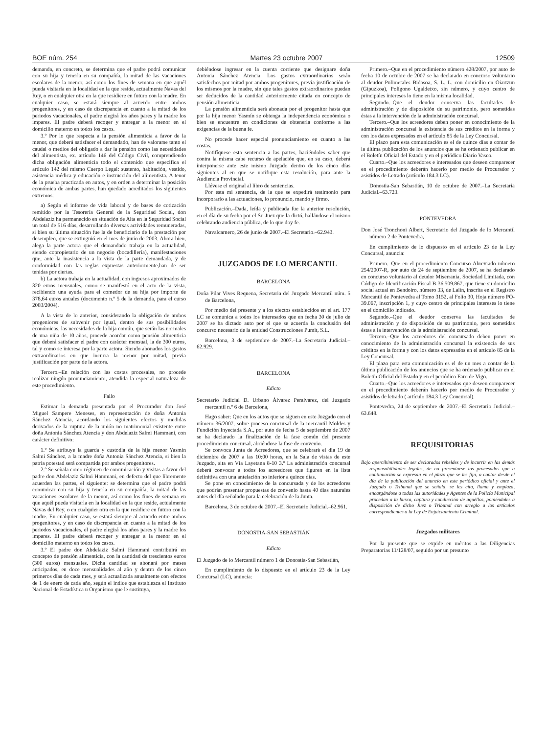BOE núm. 254 Martes 23 octubre 2007 12509
demanda, en concreto, se determina que el padre podrá comunicar con su hija y tenerla en su compañía, la mitad de las vacaciones escolares de la menor, así como los fines de semana en que aquél pueda visitarla en la localidad en la que reside, actualmente Navas del Rey, o en cualquier otra en la que residiere en futuro con la madre. En cualquier caso, se estará siempre al acuerdo entre ambos progenitores, y en caso de discrepancia en cuanto a la mitad de los periodos vacacionales, el padre elegirá los años pares y la madre los impares. El padre deberá recoger y entregar a la menor en el domicilio materno en todos los casos.
3.º Por lo que respecta a la pensión alimenticia a favor de la menor, que deberá satisfacer el demandado, han de valorarse tanto el caudal o medios del obligado a dar la pensión como las necesidades del alimentista, ex. artículo 146 del Código Civil, comprendiendo dicha obligación alimenticia todo el contenido que especifica el artículo 142 del mismo Cuerpo Legal: sustento, habitación, vestido, asistencia médica y educación e instrucción del alimentista. A tenor de la prueba practicada en autos, y en orden a determinar la posición económica de ambas partes, han quedado acreditados los siguientes extremos:
a) Según el informe de vida laboral y de bases de cotización remitido por la Tesorería General de la Seguridad Social, don Abdelaziz ha permanecido en situación de Alta en la Seguridad Social un total de 516 días, desarrollando diversas actividades remuneradas, si bien su última situación fue la de beneficiario de la prestación por desempleo, que se extinguió en el mes de junio de 2003. Ahora bien, alega la parte actora que el demandado trabaja en la actualidad, siendo copropietario de un negocio (bocadillería), manifestaciones que, ante la inasistencia a la vista de la parte demandada, y de conformidad con las reglas expuestas anteriormente,han de ser tenidas por ciertas.
b) La actora trabaja en la actualidad, con ingresos aproximados de 320 euros mensuales, como se manifestó en el acto de la vista, recibiendo una ayuda para el comedor de su hija por importe de 378,64 euros anuales (documento n.º 5 de la demanda, para el curso 2003/2004).
A la vista de lo anterior, considerando la obligación de ambos progeniores de subvenir por igual, dentro de sus posibilidades económicas, las necesidades de la hija común, que serán las normales de una niña de 10 años, procede acordar como pensión alimenticia que deberá satisfacer el padre con carácter mensual, la de 300 euros, tal y como se interesa por la parte actora. Siendo abonados los gastos extraordinarios en que incurra la menor por mitad, previa justificación por parte de la actora.
Tercero.–En relación con las costas procesales, no procede realizar ningún pronunciamiento, atendida la especial naturaleza de este procedimiento.
Fallo
Estimar la demanda presentada por el Procurador don José Miguel Sampere Meneses, en representación de doña Antonia Sánchez Atencia, acordando los siguientes efectos y medidas derivados de la ruptura de la unión no matrimonial existente entre doña Antonia Sánchez Atencia y don Abdelaziz Salmi Hammani, con carácter definitivo:
1.º Se atribuye la guarda y custodia de la hija menor Yasmín Salmi Sánchez, a la madre doña Antonia Sánchez Atencia, si bien la patria potestad será compartida por ambos progenitores.
2.º Se señala como régimen de comunicación y visitas a favor del padre don Abdelaziz Salmi Hammani, en defecto del que libremente acuerden las partes, el siguiente: se determina que el padre podrá comunicar con su hija y tenerla en su compañía, la mitad de las vacaciones escolares de la menor, así como los fines de semana en que aquél pueda visitarla en la localidad en la que reside, actualmente Navas del Rey, o en cualquier otra en la que residiere en futuro con la madre. En cualquier caso, se estará siempre al acuerdo entre ambos progenitores, y en caso de discrepancia en cuanto a la mitad de los periodos vacacionales, el padre elegirá los años pares y la madre los impares. El padre deberá recoger y entregar a la menor en el domicilio materno en todos los casos.
3.º El padre don Abdelaziz Salmi Hammani contribuirá en concepto de pensión alimenticia, con la cantidad de trescientos euros (300 euros) mensuales. Dicha cantidad se abonará por meses anticipados, en doce mensualidades al año y dentro de los cinco primeros días de cada mes, y será actualizada anualmente con efectos de 1 de enero de cada año, según el índice que establezca el Instituto Nacional de Estadística u Organismo que le sustituya,
debiéndose ingresar en la cuenta corriente que designare doña Antonia Sánchez Atencia. Los gastos extraordinarios serán satisfechos por mitad por ambos progenitores, previa justificación de los mismos por la madre, sin que tales gastos extraordinarios puedan ser deducidos de la cantidad anteriormente citada en concepto de pensión alimenticia.
La pensión alimenticia será abonada por el progenitor hasta que por la hija menor Yasmín se obtenga la independencia económica o bien se encuentre en condiciones de obtenerla conforme a las exigencias de la buena fe.
No procede hacer especial pronunciamiento en cuanto a las costas.
Notifíquese esta sentencia a las partes, haciéndoles saber que contra la misma cabe recurso de apelación que, en su caso, deberá interponerse ante este mismo Juzgado dentro de los cinco días siguientes al en que se notifique esta resolución, para ante la Audiencia Provincial.
Llévese el original al libro de sentencias.
Por esta mi sentencia, de la que se expedirá testimonio para incorporarlo a las actuaciones, lo pronuncio, mando y firmo.
Publicación.–Dada, leída y publicada fue la anterior resolución, en el día de su fecha por el Sr. Juez que la dictó, hallándose el mismo celebrando audiencia pública, de lo que doy fe.
Navalcarnero, 26 de junio de 2007.–El Secretario.–62.943.
JUZGADOS DE LO MERCANTIL
BARCELONA
Doña Pilar Vives Requena, Secretaria del Juzgado Mercantil núm. 5 de Barcelona,
Por medio del presente y a los efectos establecidos en el art. 177 LC se comunica a todos los interesados que en fecha 30 de julio de 2007 se ha dictado auto por el que se acuerda la conclusión del concurso necesario de la entidad Construcciones Pumit, S.L.
Barcelona, 3 de septiembre de 2007.–La Secretaria Judicial.–62.929.
BARCELONA
Edicto
Secretario Judicial D. Urbano Álvarez Peralvarez, del Juzgado mercantil n.º 6 de Barcelona,
Hago saber: Que en los autos que se siguen en este Juzgado con el número 36/2007, sobre proceso concursal de la mercantil Moldes y Fundición Inyectada S.A., por auto de fecha 5 de septiembre de 2007 se ha declarado la finalización de la fase común del presente procedimiento concursal, abriéndose la fase de convenio.
Se convoca Junta de Acreedores, que se celebrará el día 19 de diciembre de 2007 a las 10:00 horas, en la Sala de vistas de este Juzgado, sita en Vía Layetana 8-10 3.º La administración concursal deberá convocar a todos los acreedores que figuren en la lista definitiva con una antelación no inferior a quince días.
Se pone en conocimiento de la concursada y de los acreedores que podrán presentar propuestas de convenio hasta 40 días naturales antes del día señalado para la celebración de la Junta.
Barcelona, 3 de octubre de 2007.–El Secretario Judicial.–62.961.
DONOSTIA-SAN SEBASTIÁN
Edicto
El Juzgado de lo Mercantil número 1 de Donostia-San Sebastián,
En cumplimiento de lo dispuesto en el artículo 23 de la Ley Concursal (LC), anuncia:
Primero.–Que en el procedimiento número 428/2007, por auto de fecha 10 de octubre de 2007 se ha declarado en concurso voluntario al deudor Pulimetales Bidasoa, S. L. L. con domicilio en Oiartzun (Gipuzkoa), Polígono Ugaldetxo, sin número, y cuyo centro de principales intereses lo tiene en la misma localidad.
Segundo.–Que el deudor conserva las facultades de administración y de disposición de su patrimonio, pero sometidas éstas a la intervención de la administración concursal.
Tercero.–Que los acreedores deben poner en conocimiento de la administración concursal la existencia de sus créditos en la forma y con los datos expresados en el artículo 85 de la Ley Concursal.
El plazo para esta comunicación es el de quince días a contar de la última publicación de los anuncios que se ha ordenado publicar en el Boletín Oficial del Estado y en el periódico Diario Vasco.
Cuarto.–Que los acreedores e interesados que deseen comparecer en el procedimiento deberán hacerlo por medio de Procurador y asistidos de Letrado (artículo 184.3 LC).
Donostia-San Sebastián, 10 de octubre de 2007.–La Secretaria Judicial.–63.723.
PONTEVEDRA
Don José Tronchoni Albert, Secretario del Juzgado de lo Mercantil número 2 de Pontevedra,
En cumplimiento de lo dispuesto en el artículo 23 de la Ley Concursal, anuncia:
Primero.–Que en el procedimiento Concurso Abreviado número 254/2007-R, por auto de 24 de septiembre de 2007, se ha declarado en concurso voluntario al deudor Miserrania, Sociedad Limitada, con Código de Identificación Fiscal B-36.509.867, que tiene su domicilio social actual en Bendoiro, número 33, de Lalín, inscrita en el Registro Mercantil de Pontevedra al Tomo 3152, al Folio 30, Hoja número PO-39.067, inscripción 1, y cuyo centro de principales intereses lo tiene en el domicilio indicado.
Segundo.–Que el deudor conserva las facultades de administración y de disposición de su patrimonio, pero sometidas éstas a la intervención de la administración concursal.
Tercero.–Que los acreedores del concursado deben poner en conocimiento de la administración concursal la existencia de sus créditos en la forma y con los datos expresados en el artículo 85 de la Ley Concursal.
El plazo para esta comunicación es el de un mes a contar de la última publicación de los anuncios que se ha ordenado publicar en el Boletín Oficial del Estado y en el periódico Faro de Vigo.
Cuarto.–Que los acreedores e interesados que deseen comparecer en el procedimiento deberán hacerlo por medio de Procurador y asistidos de letrado ( artículo 184.3 Ley Concursal).
Pontevedra, 24 de septiembre de 2007.–El Secretario Judicial.–63.648.
REQUISITORIAS
Bajo apercibimiento de ser declarados rebeldes y de incurrir en las demás responsabilidades legales, de no presentarse los procesados que a continuación se expresan en el plazo que se les fija, a contar desde el día de la publicación del anuncio en este periódico oficial y ante el Juzgado o Tribunal que se señala, se les cita, llama y emplaza, encargándose a todas las autoridades y Agentes de la Policía Municipal procedan a la busca, captura y conducción de aquéllos, poniéndoles a disposición de dicho Juez o Tribunal con arreglo a los artículos correspondientes a la Ley de Enjuiciamiento Criminal.
Juzgados militares
Por la presente que se expide en méritos a las Diligencias Preparatorias 11/128/07, seguido por un presunto